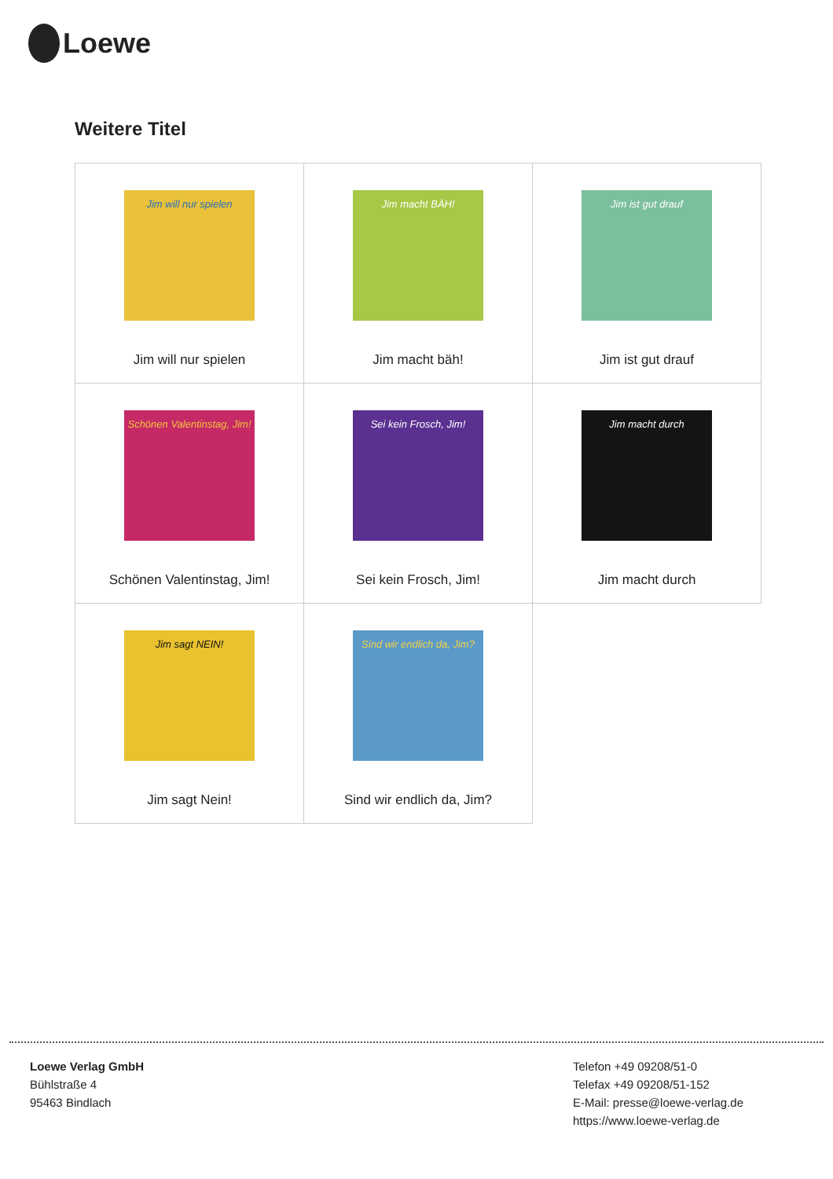Loewe
Weitere Titel
| Jim will nur spielen Jim will nur spielen | Jim macht BÄH! Jim macht bäh! | Jim ist gut drauf Jim ist gut drauf |
| Schönen Valentinstag, Jim! Schönen Valentinstag, Jim! | Sei kein Frosch, Jim! Sei kein Frosch, Jim! | Jim macht durch Jim macht durch |
| Jim sagt NEIN! Jim sagt Nein! | Sind wir endlich da, Jim? Sind wir endlich da, Jim? | |
Loewe Verlag GmbH
Bühlstraße 4
95463 Bindlach
Telefon +49 09208/51-0
Telefax +49 09208/51-152
E-Mail: presse@loewe-verlag.de
https://www.loewe-verlag.de